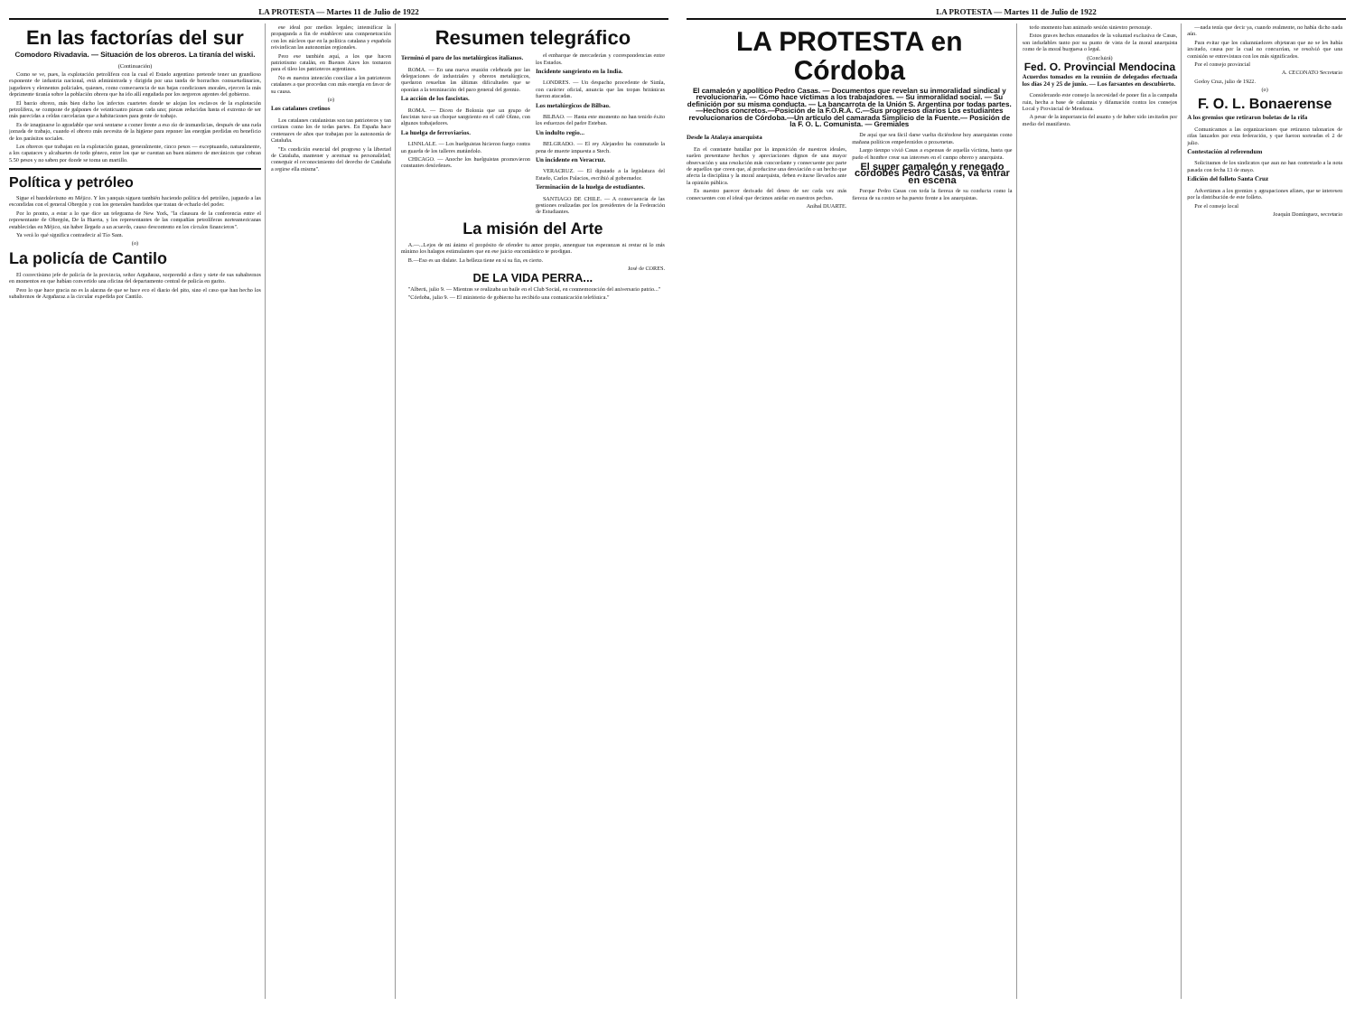LA PROTESTA — Martes 11 de Julio de 1922
En las factorías del sur
Comodoro Rivadavia. — Situación de los obreros. La tiranía del wiski.
(Continuación)
Como se ve, pues, la explotación petrolífera con la cual el Estado argentino pretende tener un grandioso exponente de industria nacional, está administrada y dirigida por una tanda de borrachos consuetudinarios, jugadores y elementos policiales, quienes, como consecuencia de sus bajas condiciones morales, ejercen la más deprimente tiranía sobre la población obrera que ha ido allí engañada por los negreros agentes del gobierno.
El barrio obrero, más bien dicho los infectos cuartetes donde se alojan los esclavos de la explotación petrolífera, se compone de galpones de veinticuatro piezas cada uno; piezas reducidas hasta el extremo de ser más parecidas a celdas carcelarias que a habitaciones para gente de trabajo.
Es de imaginarse lo agradable que será sentarse a comer frente a eso río de inmundicias, después de una ruda jornada de trabajo, cuando el obrero más necesita de la higiene para reponer las energías perdidas en beneficio de los parásitos sociales.
Los obreros que trabajan en la explotación ganan, generalmente, cinco pesos — exceptuando, naturalmente, a los capataces y alcahuetes de todo género, entre los que se cuentan un buen número de mecánicos que cobran 5.50 pesos y no saben por donde se toma un martillo.
Política y petróleo
Sigue el bandolerismo en Méjico. Y los yanquis siguen también haciendo política del petróleo, jugando a las escondidas con el general Obregón y con los generales bandidos que tratan de echarlo del poder.
Por lo pronto, a estar a lo que dice un telegrama de New York, "la clausura de la conferencia entre el representante de Obregón, De la Huerta, y los representantes de las compañías petrolíferas norteamericanas establecidas en Méjico, sin haber llegado a un acuerdo, causo descontento en los círculos financieros".
Ya verá lo qué significa contradecir al Tío Sam.
(o)
La policía de Cantilo
El correctísimo jefe de policía de la provincia, señor Argañaraz, sorprendió a diez y siete de sus subalternos en momentos en que habían convertido una oficina del departamento central de policía en garito.
Pero lo que hace gracia no es la alarma de que se hace eco el diario del pito, sino el caso que han hecho los subalternos de Argañaraz a la circular expedida por Cantilo.
ese ideal por medios legales; intensificar la propaganda a fin de establecer una compenetración con los núcleos que en la política catalana y española reivindican las autonomías regionales.
Pero ese también aquí, a los que hacen patriotismo catalán, en Buenos Aires los tomaron para el tileo los patrioteros argentinos.
No es nuestra intención conciliar a los patrioteros catalanes a que procedan con más energía en favor de su causa.
(o)
Los catalanes cretinos
Los catalanes catalanistas son tan patrioteros y tan cretinos como los de todas partes. En España hace centenares de años que trabajan por la autonomía de Cataluña.
"Es condición esencial del progreso y la libertad de Cataluña, mantener y acentuar su personalidad; conseguir el reconocimiento del derecho de Cataluña a regirse ella misma".
Resumen telegráfico
Terminó el paro de los metalúrgicos italianos.
ROMA. — En una nueva reunión celebrada por las delegaciones de industriales y obreros metalúrgicos, quedaron resueltas las últimas dificultades que se oponían a la terminación del paro general del gremio.
La acción de los fascistas.
ROMA. — Dicen de Bolonia que un grupo de fascistas tuvo un choque sangriento en el café Olmo, con algunos trabajadores.
La huelga de ferroviarios.
LINNLALE. — Los huelguistas hicieron fuego contra un guarda de los talleres matándolo.
CHICAGO. — Anoche los huelguistas promovieron constantes desórdenes.
el embarque de mercaderías y correspondencias entre los Estados.
Incidente sangriento en la India.
LONDRES. — Un despacho procedente de Simla, con carácter oficial, anuncia que las tropas británicas fueron atacadas.
Los metalúrgicos de Bilbao.
BILBAO. — Hasta este momento no han tenido éxito los esfuerzos del padre Esteban.
Un indulto regio...
BELGRADO. — El rey Alejandro ha conmutado la pena de muerte impuesta a Stech.
Un incidente en Veracruz.
VERACRUZ. — El diputado a la legislatura del Estado, Carlos Palacios, escribió al gobernador.
Terminación de la huelga de estudiantes.
SANTIAGO DE CHILE. — A consecuencia de las gestiones realizadas por los presidentes de la Federación de Estudiantes.
La misión del Arte
A.—...Lejos de mi ánimo el propósito de ofender tu amor propio, amenguar tus esperanzas ni restar ni lo más mínimo los halagos estimulantes que en ese juicio encomiástico te prodigan.
B.—Eso es un dislate. La belleza tiene en sí su fin, es cierto.
José de CORES.
DE LA VIDA PERRA...
"Alberti, julio 9. — Mientras se realizaba un baile en el Club Social, en conmemoración del aniversario patrio..."
"Córdoba, julio 9. — El ministerio de gobierno ha recibido una comunicación telefónica."
LA PROTESTA — Martes 11 de Julio de 1922
LA PROTESTA en Córdoba
El camaleón y apolítico Pedro Casas. — Documentos que revelan su inmoralidad sindical y revolucionaria. — Cómo hace víctimas a los trabajadores. — Su inmoralidad social. — Su definición por su misma conducta. — La bancarrota de la Unión S. Argentina por todas partes.—Hechos concretos.—Posición de la F.O.R.A. C.—Sus progresos diarios Los estudiantes revolucionarios de Córdoba.—Un artículo del camarada Simplicio de la Fuente.— Posición de la F. O. L. Comunista. — Gremiales
Desde la Atalaya anarquista
En el constante batallar por la imposición de nuestros ideales, suelen presentarse hechos y apreciaciones dignos de una mayor observación y una resolución más concordante y consecuente por parte de aquellos que creen que, al producirse una desviación o un hecho que afecta la disciplina y la moral anarquista, deben evitarse llevarlos ante la opinión pública.
Es nuestro parecer derivado del deseo de ser cada vez más consecuentes con el ideal que decimos anidar en nuestros pechos.
Aníbal DUARTE.
De aquí que sea fácil darse vuelta diciéndose hoy anarquistas como mañana políticos empedernidos o proxenetas.
Largo tiempo vivió Casas a expensas de aquella víctima, hasta que pudo el hombre crear sus intereses en el campo obrero y anarquista.
El super camaleón y renegado cordobés Pedro Casas, va entrar en escena
Porque Pedro Casas con toda la fiereza de su conducta como la fiereza de su rostro se ha puesto frente a los anarquistas.
todo momento han animado sesión siniestro personaje.
Estos graves hechos emanados de la voluntad exclusiva de Casas, son indudables tanto por su punto de vista de la moral anarquista como de la moral burguesa o legal.
(Concluirá)
Fed. O. Provincial Mendocina
Acuerdos tomados en la reunión de delegados efectuada los días 24 y 25 de junio. — Los farsantes en descubierto.
Considerando este consejo la necesidad de poner fin a la campaña ruin, hecha a base de calumnia y difamación contra los consejos Local y Provincial de Mendoza.
A pesar de la importancia del asunto y de haber sido invitados por medio del manifiesto.
—nada tenía que decir ya, cuando realmente, no había dicho nada aún.
Para evitar que los calumniadores objetaran que no se les había invitado, causa por la cual no concurrían, se resolvió que una comisión se entrevistara con los más significados.
Por el consejo provincial
A. CECONATO Secretario
Godoy Cruz, julio de 1922.
(o)
F. O. L. Bonaerense
A los gremios que retiraron boletas de la rifa
Comunicamos a las organizaciones que retiraron talonarios de rifas lanzados por esta federación, y que fueron sorteadas el 2 de julio.
Contestación al referendum
Solicitamos de los sindicatos que aun no han contestado a la nota pasada con fecha 13 de mayo.
Edición del folleto Santa Cruz
Advertimos a los gremios y agrupaciones afines, que se interesen por la distribución de este folleto.
Por el consejo local
Joaquín Domínguez, secretario